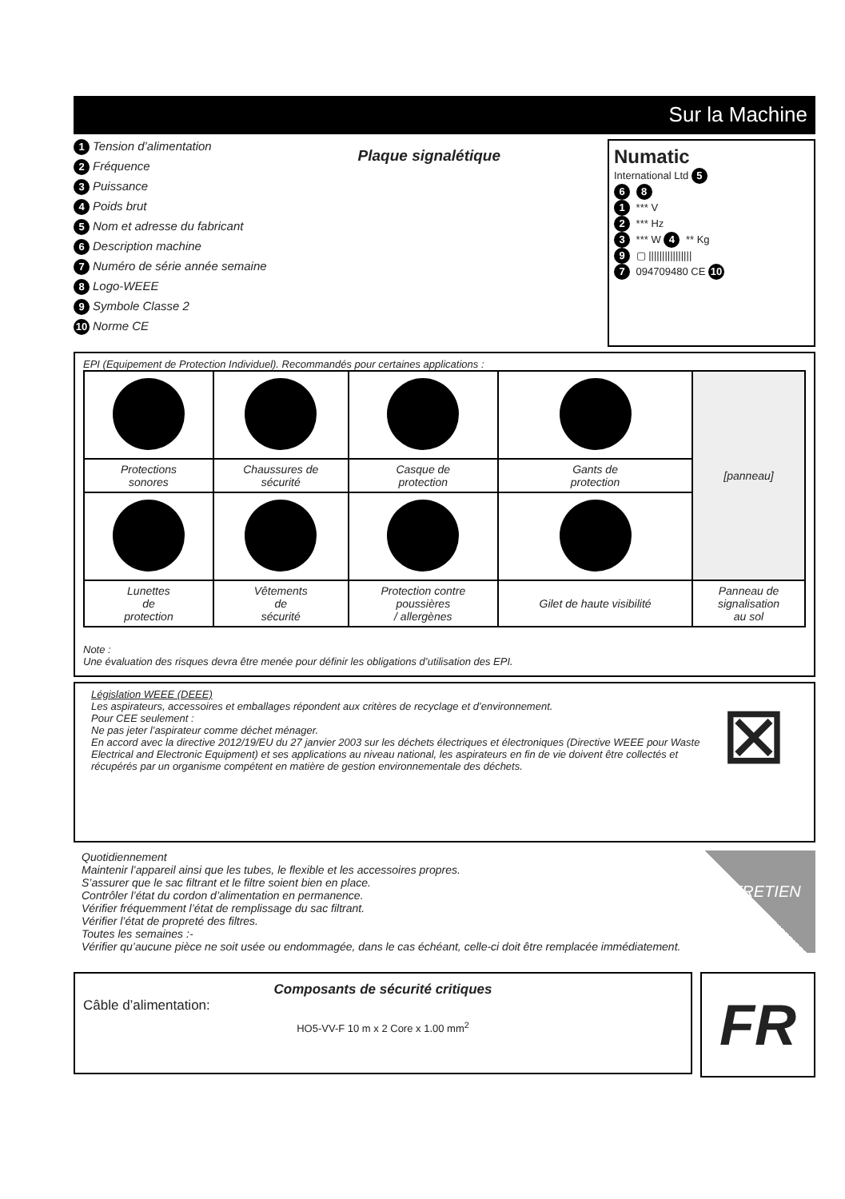Sur la Machine
1 Tension d’alimentation
2 Fréquence
3 Puissance
4 Poids brut
5 Nom et adresse du fabricant
6 Description machine
7 Numéro de série année semaine
8 Logo-WEEE
9 Symbole Classe 2
10 Norme CE
Plaque signalétique
Numatic
International Ltd 5
6 8
1 *** V
2 *** Hz
3 *** W 4 ** Kg
9 ▢ ||||||||||||||||
7 094709480 CE 10
EPI (Equipement de Protection Individuel). Recommandés pour certaines applications :
| | | | | [panneau] |
| Protections sonores | Chaussures de sécurité | Casque de protection | Gants de protection | |
| Lunettes de protection | Vêtements de sécurité | Protection contre poussières / allergènes | Gilet de haute visibilité | Panneau de signalisation au sol |
Note :
Une évaluation des risques devra être menée pour définir les obligations d’utilisation des EPI.
Législation WEEE (DEEE)
Les aspirateurs, accessoires et emballages répondent aux critères de recyclage et d’environnement.
Pour CEE seulement :
Ne pas jeter l’aspirateur comme déchet ménager.
En accord avec la directive 2012/19/EU du 27 janvier 2003 sur les déchets électriques et électroniques (Directive WEEE pour Waste Electrical and Electronic Equipment) et ses applications au niveau national, les aspirateurs en fin de vie doivent être collectés et récupérés par un organisme compétent en matière de gestion environnementale des déchets.
⊠
Quotidiennement
Maintenir l’appareil ainsi que les tubes, le flexible et les accessoires propres.
S’assurer que le sac filtrant et le filtre soient bien en place.
Contrôler l’état du cordon d’alimentation en permanence.
Vérifier fréquemment l’état de remplissage du sac filtrant.
Vérifier l’état de propreté des filtres.
Toutes les semaines :-
Vérifier qu’aucune pièce ne soit usée ou endommagée, dans le cas échéant, celle-ci doit être remplacée immédiatement.
ENTRETIEN
Composants de sécurité critiques
Câble d’alimentation:
HO5-VV-F 10 m x 2 Core x 1.00 mm<sup>2</sup>
FR